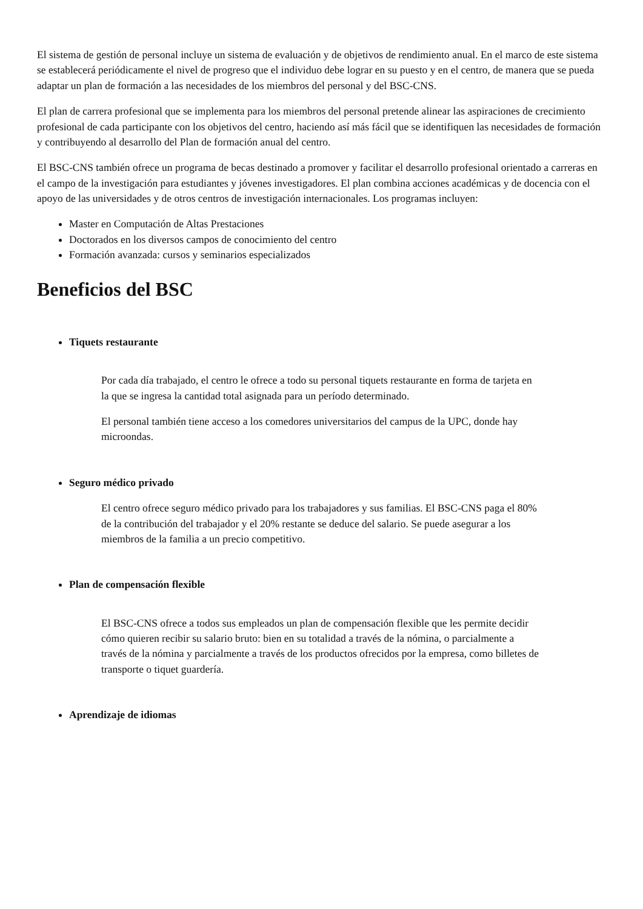El sistema de gestión de personal incluye un sistema de evaluación y de objetivos de rendimiento anual. En el marco de este sistema se establecerá periódicamente el nivel de progreso que el individuo debe lograr en su puesto y en el centro, de manera que se pueda adaptar un plan de formación a las necesidades de los miembros del personal y del BSC-CNS.
El plan de carrera profesional que se implementa para los miembros del personal pretende alinear las aspiraciones de crecimiento profesional de cada participante con los objetivos del centro, haciendo así más fácil que se identifiquen las necesidades de formación y contribuyendo al desarrollo del Plan de formación anual del centro.
El BSC-CNS también ofrece un programa de becas destinado a promover y facilitar el desarrollo profesional orientado a carreras en el campo de la investigación para estudiantes y jóvenes investigadores. El plan combina acciones académicas y de docencia con el apoyo de las universidades y de otros centros de investigación internacionales. Los programas incluyen:
Master en Computación de Altas Prestaciones
Doctorados en los diversos campos de conocimiento del centro
Formación avanzada: cursos y seminarios especializados
Beneficios del BSC
Tiquets restaurante
Por cada día trabajado, el centro le ofrece a todo su personal tiquets restaurante en forma de tarjeta en la que se ingresa la cantidad total asignada para un período determinado.
El personal también tiene acceso a los comedores universitarios del campus de la UPC, donde hay microondas.
Seguro médico privado
El centro ofrece seguro médico privado para los trabajadores y sus familias. El BSC-CNS paga el 80% de la contribución del trabajador y el 20% restante se deduce del salario. Se puede asegurar a los miembros de la familia a un precio competitivo.
Plan de compensación flexible
El BSC-CNS ofrece a todos sus empleados un plan de compensación flexible que les permite decidir cómo quieren recibir su salario bruto: bien en su totalidad a través de la nómina, o parcialmente a través de la nómina y parcialmente a través de los productos ofrecidos por la empresa, como billetes de transporte o tiquet guardería.
Aprendizaje de idiomas